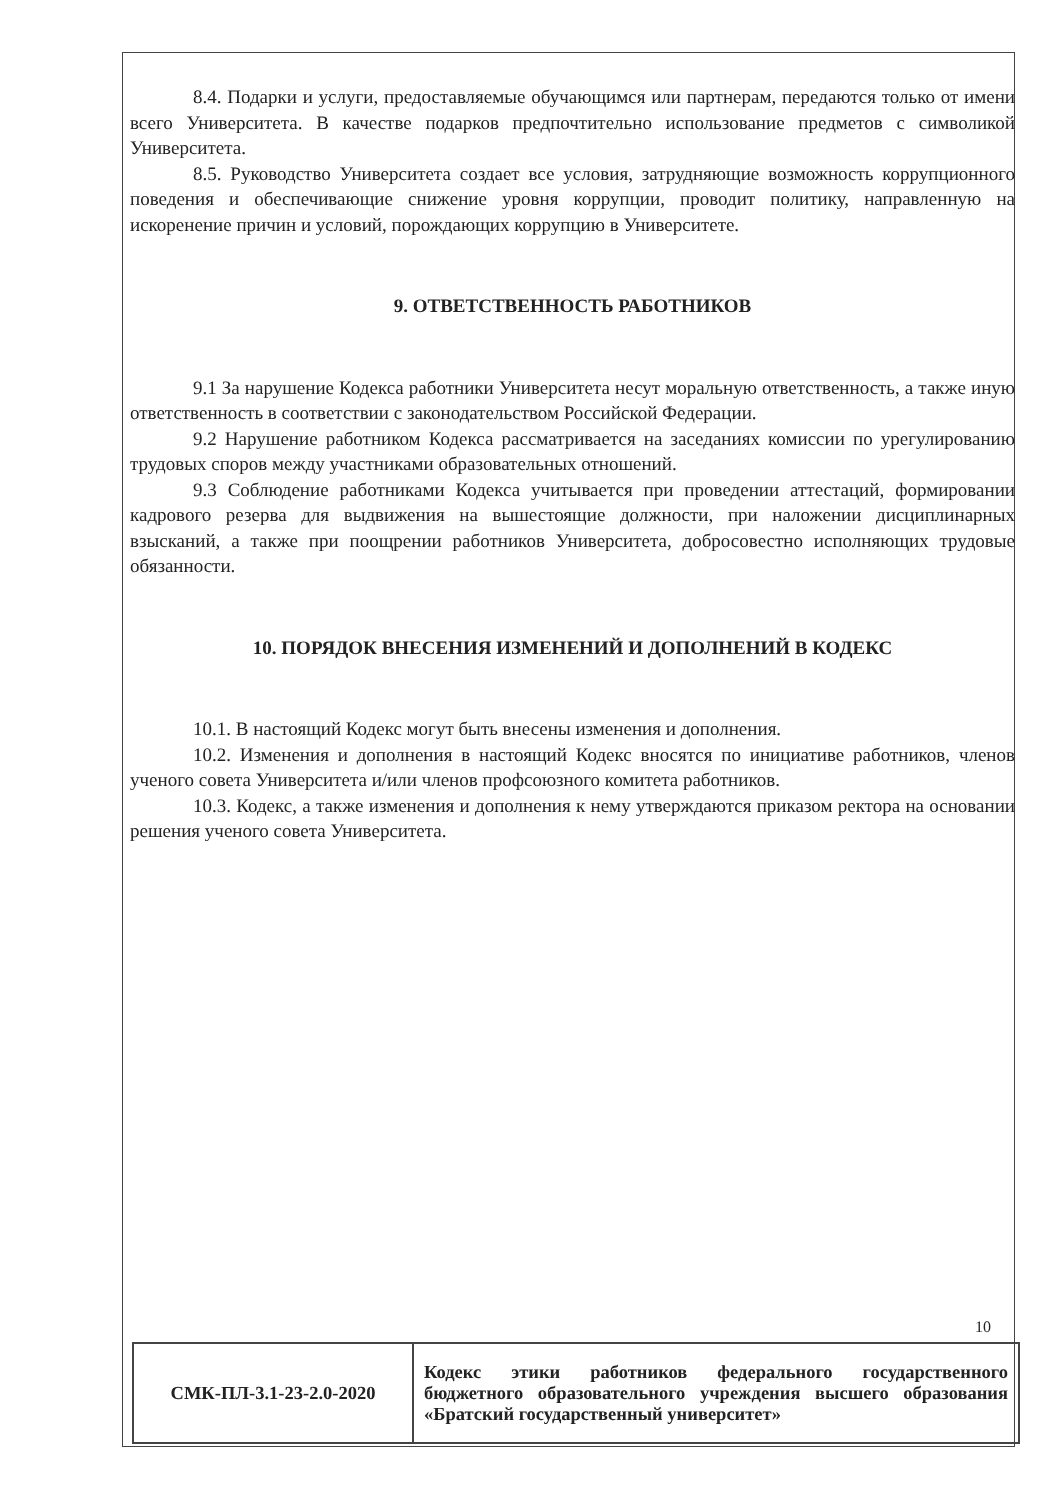8.4. Подарки и услуги, предоставляемые обучающимся или партнерам, передаются только от имени всего Университета. В качестве подарков предпочтительно использование предметов с символикой Университета.
8.5. Руководство Университета создает все условия, затрудняющие возможность коррупционного поведения и обеспечивающие снижение уровня коррупции, проводит политику, направленную на искоренение причин и условий, порождающих коррупцию в Университете.
9. ОТВЕТСТВЕННОСТЬ РАБОТНИКОВ
9.1 За нарушение Кодекса работники Университета несут моральную ответственность, а также иную ответственность в соответствии с законодательством Российской Федерации.
9.2 Нарушение работником Кодекса рассматривается на заседаниях комиссии по урегулированию трудовых споров между участниками образовательных отношений.
9.3 Соблюдение работниками Кодекса учитывается при проведении аттестаций, формировании кадрового резерва для выдвижения на вышестоящие должности, при наложении дисциплинарных взысканий, а также при поощрении работников Университета, добросовестно исполняющих трудовые обязанности.
10. ПОРЯДОК ВНЕСЕНИЯ ИЗМЕНЕНИЙ И ДОПОЛНЕНИЙ В КОДЕКС
10.1. В настоящий Кодекс могут быть внесены изменения и дополнения.
10.2. Изменения и дополнения в настоящий Кодекс вносятся по инициативе работников, членов ученого совета Университета и/или членов профсоюзного комитета работников.
10.3. Кодекс, а также изменения и дополнения к нему утверждаются приказом ректора на основании решения ученого совета Университета.
10
| СМК-ПЛ-3.1-23-2.0-2020 | Кодекс этики работников федерального государственного бюджетного образовательного учреждения высшего образования «Братский государственный университет» |